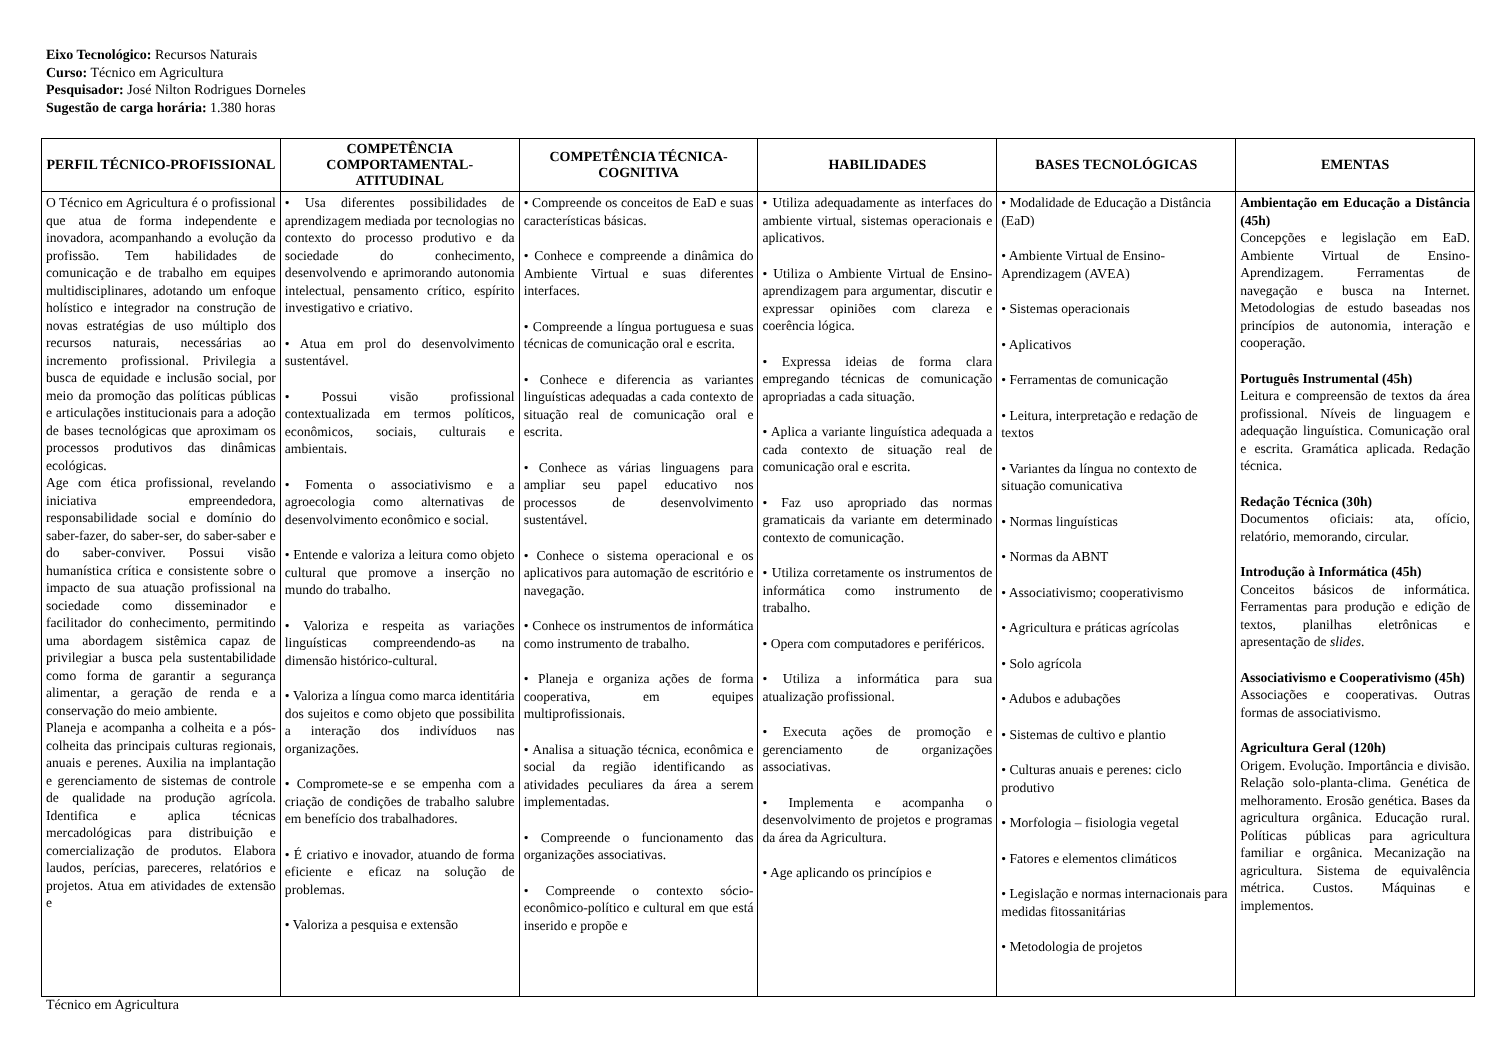Eixo Tecnológico: Recursos Naturais
Curso: Técnico em Agricultura
Pesquisador: José Nilton Rodrigues Dorneles
Sugestão de carga horária: 1.380 horas
| PERFIL TÉCNICO-PROFISSIONAL | COMPETÊNCIA COMPORTAMENTAL-ATITUDINAL | COMPETÊNCIA TÉCNICA-COGNITIVA | HABILIDADES | BASES TECNOLÓGICAS | EMENTAS |
| --- | --- | --- | --- | --- | --- |
| O Técnico em Agricultura é o profissional que atua de forma independente e inovadora, acompanhando a evolução da profissão. Tem habilidades de comunicação e de trabalho em equipes multidisciplinares, adotando um enfoque holístico e integrador na construção de novas estratégias de uso múltiplo dos recursos naturais, necessárias ao incremento profissional. Privilegia a busca de equidade e inclusão social, por meio da promoção das políticas públicas e articulações institucionais para a adoção de bases tecnológicas que aproximam os processos produtivos das dinâmicas ecológicas. Age com ética profissional, revelando iniciativa empreendedora, responsabilidade social e domínio do saber-fazer, do saber-ser, do saber-saber e do saber-conviver. Possui visão humanística crítica e consistente sobre o impacto de sua atuação profissional na sociedade como disseminador e facilitador do conhecimento, permitindo uma abordagem sistêmica capaz de privilegiar a busca pela sustentabilidade como forma de garantir a segurança alimentar, a geração de renda e a conservação do meio ambiente. Planeja e acompanha a colheita e a pós-colheita das principais culturas regionais, anuais e perenes. Auxilia na implantação e gerenciamento de sistemas de controle de qualidade na produção agrícola. Identifica e aplica técnicas mercadológicas para distribuição e comercialização de produtos. Elabora laudos, perícias, pareceres, relatórios e projetos. Atua em atividades de extensão e | • Usa diferentes possibilidades de aprendizagem mediada por tecnologias no contexto do processo produtivo e da sociedade do conhecimento, desenvolvendo e aprimorando autonomia intelectual, pensamento crítico, espírito investigativo e criativo. • Atua em prol do desenvolvimento sustentável. • Possui visão profissional contextualizada em termos políticos, econômicos, sociais, culturais e ambientais. • Fomenta o associativismo e a agroecologia como alternativas de desenvolvimento econômico e social. • Entende e valoriza a leitura como objeto cultural que promove a inserção no mundo do trabalho. • Valoriza e respeita as variações linguísticas compreendendo-as na dimensão histórico-cultural. • Valoriza a língua como marca identitária dos sujeitos e como objeto que possibilita a interação dos indivíduos nas organizações. • Compromete-se e se empenha com a criação de condições de trabalho salubre em benefício dos trabalhadores. • É criativo e inovador, atuando de forma eficiente e eficaz na solução de problemas. • Valoriza a pesquisa e extensão | • Compreende os conceitos de EaD e suas características básicas. • Conhece e compreende a dinâmica do Ambiente Virtual e suas diferentes interfaces. • Compreende a língua portuguesa e suas técnicas de comunicação oral e escrita. • Conhece e diferencia as variantes linguísticas adequadas a cada contexto de situação real de comunicação oral e escrita. • Conhece as várias linguagens para ampliar seu papel educativo nos processos de desenvolvimento sustentável. • Conhece o sistema operacional e os aplicativos para automação de escritório e navegação. • Conhece os instrumentos de informática como instrumento de trabalho. • Planeja e organiza ações de forma cooperativa, em equipes multiprofissionais. • Analisa a situação técnica, econômica e social da região identificando as atividades peculiares da área a serem implementadas. • Compreende o funcionamento das organizações associativas. • Compreende o contexto sócio-econômico-político e cultural em que está inserido e propõe e | • Utiliza adequadamente as interfaces do ambiente virtual, sistemas operacionais e aplicativos. • Utiliza o Ambiente Virtual de Ensino-aprendizagem para argumentar, discutir e expressar opiniões com clareza e coerência lógica. • Expressa ideias de forma clara empregando técnicas de comunicação apropriadas a cada situação. • Aplica a variante linguística adequada a cada contexto de situação real de comunicação oral e escrita. • Faz uso apropriado das normas gramaticais da variante em determinado contexto de comunicação. • Utiliza corretamente os instrumentos de informática como instrumento de trabalho. • Opera com computadores e periféricos. • Utiliza a informática para sua atualização profissional. • Executa ações de promoção e gerenciamento de organizações associativas. • Implementa e acompanha o desenvolvimento de projetos e programas da área da Agricultura. • Age aplicando os princípios e | • Modalidade de Educação a Distância (EaD) • Ambiente Virtual de Ensino-Aprendizagem (AVEA) • Sistemas operacionais • Aplicativos • Ferramentas de comunicação • Leitura, interpretação e redação de textos • Variantes da língua no contexto de situação comunicativa • Normas linguísticas • Normas da ABNT • Associativismo; cooperativismo • Agricultura e práticas agrícolas • Solo agrícola • Adubos e adubações • Sistemas de cultivo e plantio • Culturas anuais e perenes: ciclo produtivo • Morfologia – fisiologia vegetal • Fatores e elementos climáticos • Legislação e normas internacionais para medidas fitossanitárias • Metodologia de projetos | Ambientação em Educação a Distância (45h) Concepções e legislação em EaD. Ambiente Virtual de Ensino-Aprendizagem. Ferramentas de navegação e busca na Internet. Metodologias de estudo baseadas nos princípios de autonomia, interação e cooperação. Português Instrumental (45h) Leitura e compreensão de textos da área profissional. Níveis de linguagem e adequação linguística. Comunicação oral e escrita. Gramática aplicada. Redação técnica. Redação Técnica (30h) Documentos oficiais: ata, ofício, relatório, memorando, circular. Introdução à Informática (45h) Conceitos básicos de informática. Ferramentas para produção e edição de textos, planilhas eletrônicas e apresentação de slides . Associativismo e Cooperativismo (45h) Associações e cooperativas. Outras formas de associativismo. Agricultura Geral (120h) Origem. Evolução. Importância e divisão. Relação solo-planta-clima. Genética de melhoramento. Erosão genética. Bases da agricultura orgânica. Educação rural. Políticas públicas para agricultura familiar e orgânica. Mecanização na agricultura. Sistema de equivalência métrica. Custos. Máquinas e implementos. |
Técnico em Agricultura